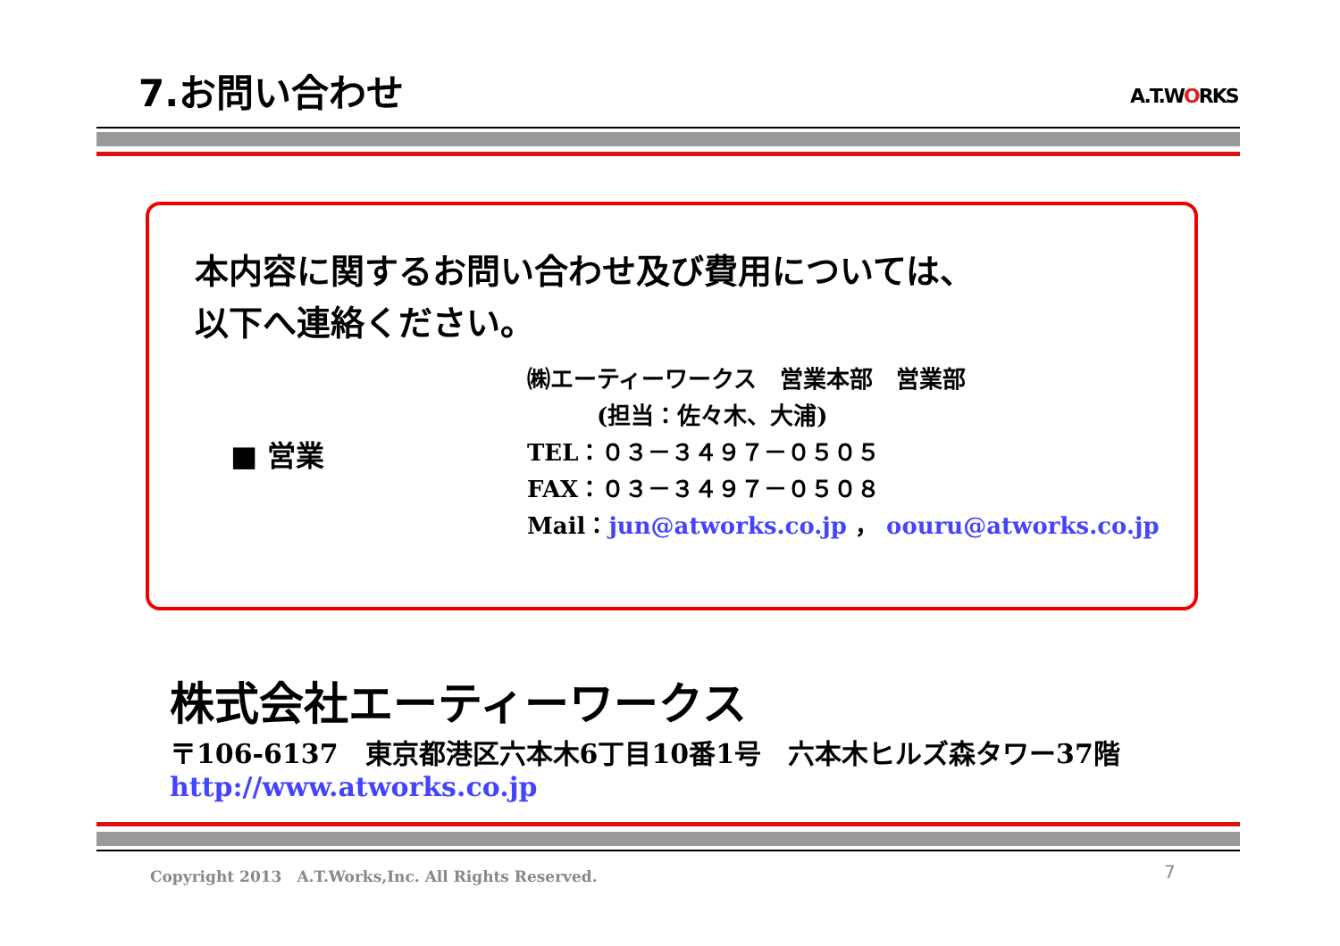7.お問い合わせ A.T.WORKS
本内容に関するお問い合わせ及び費用については、
以下へ連絡ください。
■ 営業
㈱エーティーワークス　営業本部　営業部
　　　(担当：佐々木、大浦)
TEL：０３－３４９７－０５０５
FAX：０３－３４９７－０５０８
Mail：jun@atworks.co.jp ， oouru@atworks.co.jp
株式会社エーティーワークス
〒106-6137　東京都港区六本木6丁目10番1号　六本木ヒルズ森タワー37階
http://www.atworks.co.jp
Copyright 2013　A.T.Works,Inc. All Rights Reserved.
7